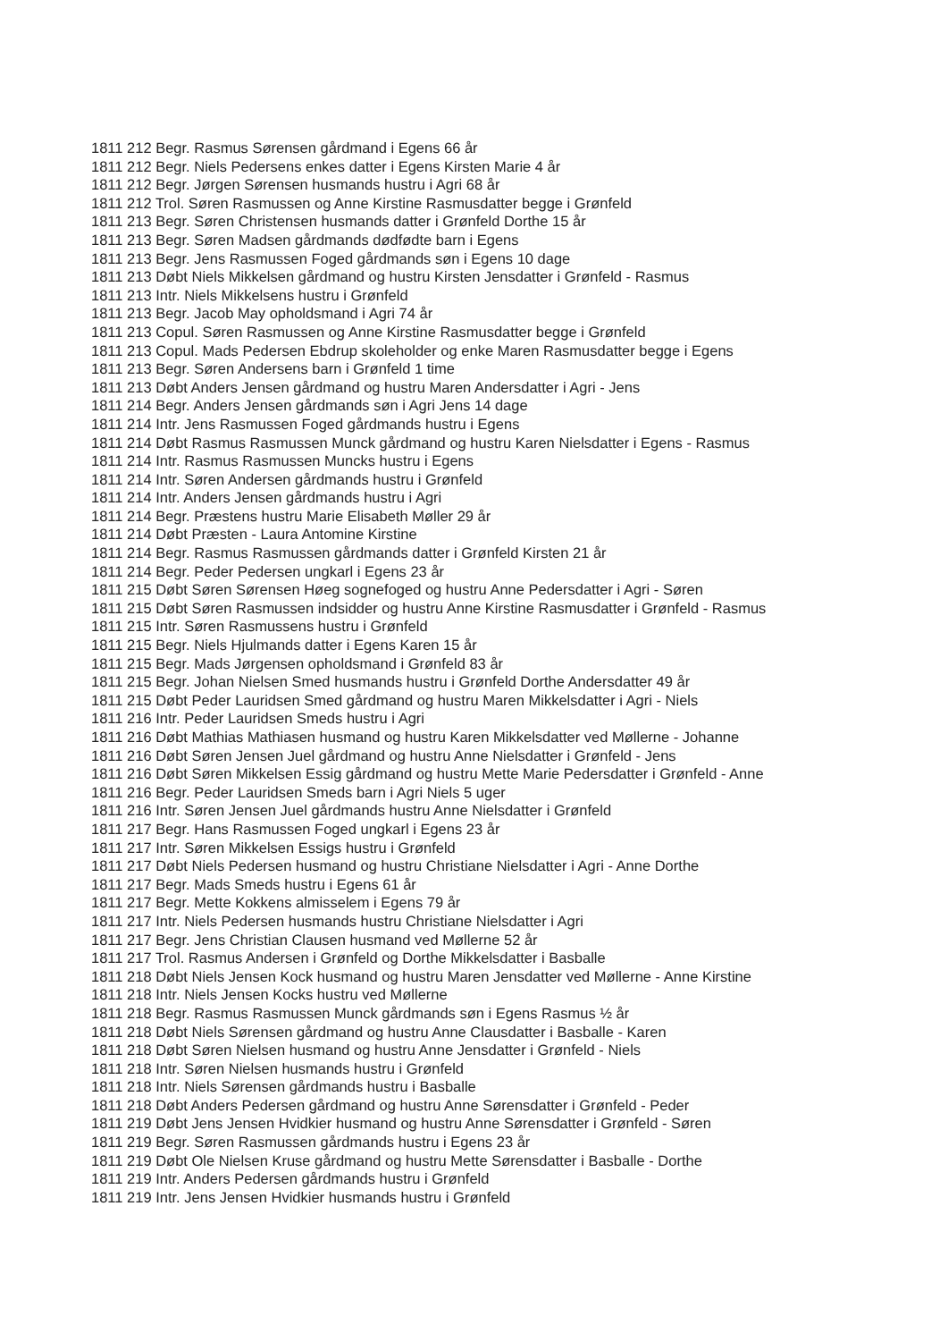1811 212 Begr. Rasmus Sørensen gårdmand i Egens 66 år
1811 212 Begr. Niels Pedersens enkes datter i Egens Kirsten Marie 4 år
1811 212 Begr. Jørgen Sørensen husmands hustru i Agri 68 år
1811 212 Trol. Søren Rasmussen og Anne Kirstine Rasmusdatter begge i Grønfeld
1811 213 Begr. Søren Christensen husmands datter i Grønfeld Dorthe 15 år
1811 213 Begr. Søren Madsen gårdmands dødfødte barn i Egens
1811 213 Begr. Jens Rasmussen Foged gårdmands søn i Egens 10 dage
1811 213 Døbt Niels Mikkelsen gårdmand og hustru Kirsten Jensdatter i Grønfeld - Rasmus
1811 213 Intr. Niels Mikkelsens hustru i Grønfeld
1811 213 Begr. Jacob May opholdsmand i Agri 74 år
1811 213 Copul. Søren Rasmussen og Anne Kirstine Rasmusdatter begge i Grønfeld
1811 213 Copul. Mads Pedersen Ebdrup skoleholder og enke Maren Rasmusdatter begge i Egens
1811 213 Begr. Søren Andersens barn i Grønfeld 1 time
1811 213 Døbt Anders Jensen gårdmand og hustru Maren Andersdatter i Agri - Jens
1811 214 Begr. Anders Jensen gårdmands søn i Agri Jens 14 dage
1811 214 Intr. Jens Rasmussen Foged gårdmands hustru i Egens
1811 214 Døbt Rasmus Rasmussen Munck gårdmand og hustru Karen Nielsdatter i Egens - Rasmus
1811 214 Intr. Rasmus Rasmussen Muncks hustru i Egens
1811 214 Intr. Søren Andersen gårdmands hustru i Grønfeld
1811 214 Intr. Anders Jensen gårdmands hustru i Agri
1811 214 Begr. Præstens hustru Marie Elisabeth Møller 29 år
1811 214 Døbt Præsten - Laura Antomine Kirstine
1811 214 Begr. Rasmus Rasmussen gårdmands datter i Grønfeld Kirsten 21 år
1811 214 Begr. Peder Pedersen ungkarl i Egens 23 år
1811 215 Døbt Søren Sørensen Høeg sognefoged og hustru Anne Pedersdatter i Agri - Søren
1811 215 Døbt Søren Rasmussen indsidder og hustru Anne Kirstine Rasmusdatter i Grønfeld - Rasmus
1811 215 Intr. Søren Rasmussens hustru i Grønfeld
1811 215 Begr. Niels Hjulmands datter i Egens Karen 15 år
1811 215 Begr. Mads Jørgensen opholdsmand i Grønfeld 83 år
1811 215 Begr. Johan Nielsen Smed husmands hustru i Grønfeld Dorthe Andersdatter 49 år
1811 215 Døbt Peder Lauridsen Smed gårdmand og hustru Maren Mikkelsdatter i Agri - Niels
1811 216 Intr. Peder Lauridsen Smeds hustru i Agri
1811 216 Døbt Mathias Mathiasen husmand og hustru Karen Mikkelsdatter ved Møllerne - Johanne
1811 216 Døbt Søren Jensen Juel gårdmand og hustru Anne Nielsdatter i Grønfeld - Jens
1811 216 Døbt Søren Mikkelsen Essig gårdmand og hustru Mette Marie Pedersdatter i Grønfeld - Anne
1811 216 Begr. Peder Lauridsen Smeds barn i Agri Niels 5 uger
1811 216 Intr. Søren Jensen Juel gårdmands hustru Anne Nielsdatter i Grønfeld
1811 217 Begr. Hans Rasmussen Foged ungkarl i Egens 23 år
1811 217 Intr. Søren Mikkelsen Essigs hustru i Grønfeld
1811 217 Døbt Niels Pedersen husmand og hustru Christiane Nielsdatter i Agri - Anne Dorthe
1811 217 Begr. Mads Smeds hustru i Egens 61 år
1811 217 Begr. Mette Kokkens almisselem i Egens 79 år
1811 217 Intr. Niels Pedersen husmands hustru Christiane Nielsdatter i Agri
1811 217 Begr. Jens Christian Clausen husmand ved Møllerne 52 år
1811 217 Trol. Rasmus Andersen i Grønfeld og Dorthe Mikkelsdatter i Basballe
1811 218 Døbt Niels Jensen Kock husmand og hustru Maren Jensdatter ved Møllerne - Anne Kirstine
1811 218 Intr. Niels Jensen Kocks hustru ved Møllerne
1811 218 Begr. Rasmus Rasmussen Munck gårdmands søn i Egens Rasmus ½ år
1811 218 Døbt Niels Sørensen gårdmand og hustru Anne Clausdatter i Basballe - Karen
1811 218 Døbt Søren Nielsen husmand og hustru Anne Jensdatter i Grønfeld - Niels
1811 218 Intr. Søren Nielsen husmands hustru i Grønfeld
1811 218 Intr. Niels Sørensen gårdmands hustru i Basballe
1811 218 Døbt Anders Pedersen gårdmand og hustru Anne Sørensdatter i Grønfeld - Peder
1811 219 Døbt Jens Jensen Hvidkier husmand og hustru Anne Sørensdatter i Grønfeld - Søren
1811 219 Begr. Søren Rasmussen gårdmands hustru i Egens 23 år
1811 219 Døbt Ole Nielsen Kruse gårdmand og hustru Mette Sørensdatter i Basballe - Dorthe
1811 219 Intr. Anders Pedersen gårdmands hustru i Grønfeld
1811 219 Intr. Jens Jensen Hvidkier husmands hustru i Grønfeld